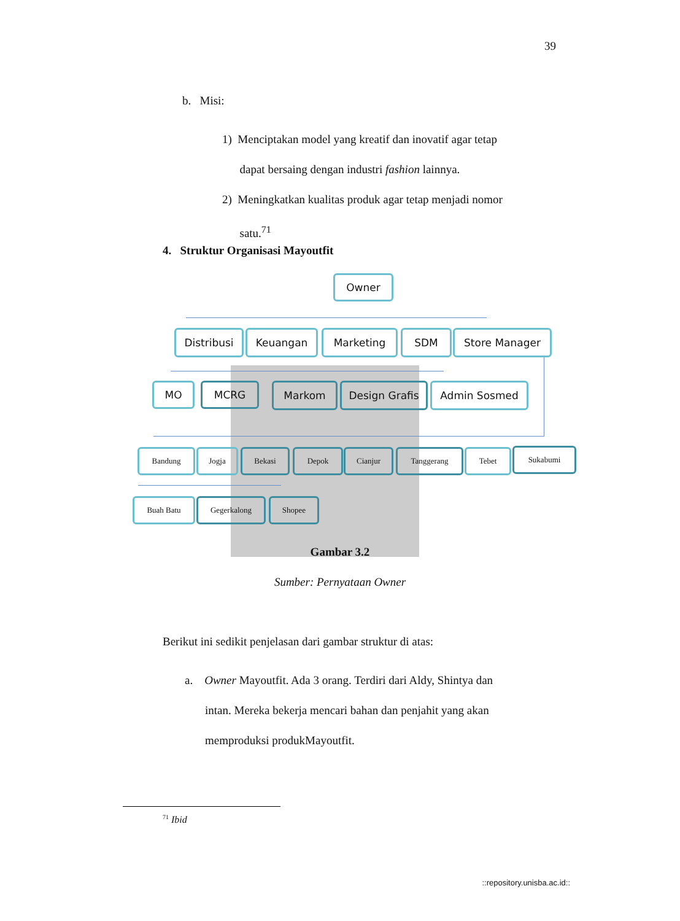39
b. Misi:
1) Menciptakan model yang kreatif dan inovatif agar tetap
dapat bersaing dengan industri fashion lainnya.
2) Meningkatkan kualitas produk agar tetap menjadi nomor
satu.<sup>71</sup>
4. Struktur Organisasi Mayoutfit
Owner
Distribusi Keuangan Marketing SDM Store Manager
MO MCRG Markom Design Grafis Admin Sosmed
Bandung Jogja Bekasi Depok Cianjur Tanggerang Tebet Sukabumi
Buah Batu Gegerkalong Shopee
Gambar 3.2
Sumber: Pernyataan Owner
Berikut ini sedikit penjelasan dari gambar struktur di atas:
a. Owner Mayoutfit. Ada 3 orang. Terdiri dari Aldy, Shintya dan
intan. Mereka bekerja mencari bahan dan penjahit yang akan
memproduksi produkMayoutfit.
<sup>71</sup> Ibid
::repository.unisba.ac.id::